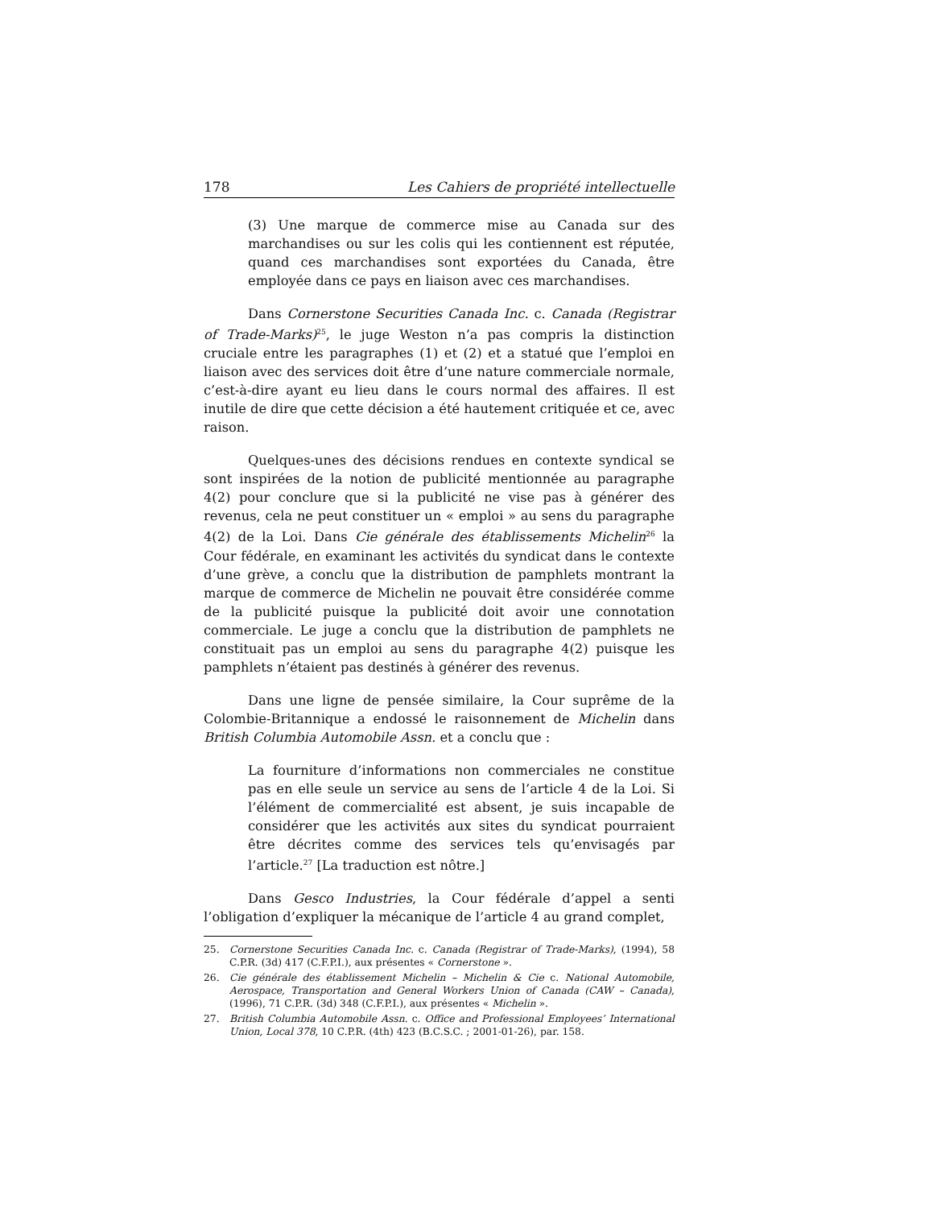178 Les Cahiers de propriété intellectuelle
(3) Une marque de commerce mise au Canada sur des marchandises ou sur les colis qui les contiennent est réputée, quand ces marchandises sont exportées du Canada, être employée dans ce pays en liaison avec ces marchandises.
Dans Cornerstone Securities Canada Inc. c. Canada (Registrar of Trade-Marks)<sup>25</sup>, le juge Weston n’a pas compris la distinction cruciale entre les paragraphes (1) et (2) et a statué que l’emploi en liaison avec des services doit être d’une nature commerciale normale, c’est-à-dire ayant eu lieu dans le cours normal des affaires. Il est inutile de dire que cette décision a été hautement critiquée et ce, avec raison.
Quelques-unes des décisions rendues en contexte syndical se sont inspirées de la notion de publicité mentionnée au paragraphe 4(2) pour conclure que si la publicité ne vise pas à générer des revenus, cela ne peut constituer un « emploi » au sens du paragraphe 4(2) de la Loi. Dans Cie générale des établissements Michelin<sup>26</sup> la Cour fédérale, en examinant les activités du syndicat dans le contexte d’une grève, a conclu que la distribution de pamphlets montrant la marque de commerce de Michelin ne pouvait être considérée comme de la publicité puisque la publicité doit avoir une connotation commerciale. Le juge a conclu que la distribution de pamphlets ne constituait pas un emploi au sens du paragraphe 4(2) puisque les pamphlets n’étaient pas destinés à générer des revenus.
Dans une ligne de pensée similaire, la Cour suprême de la Colombie-Britannique a endossé le raisonnement de Michelin dans British Columbia Automobile Assn. et a conclu que :
La fourniture d’informations non commerciales ne constitue pas en elle seule un service au sens de l’article 4 de la Loi. Si l’élément de commercialité est absent, je suis incapable de considérer que les activités aux sites du syndicat pourraient être décrites comme des services tels qu’envisagés par l’article.<sup>27</sup> [La traduction est nôtre.]
Dans Gesco Industries, la Cour fédérale d’appel a senti l’obligation d’expliquer la mécanique de l’article 4 au grand complet,
25. Cornerstone Securities Canada Inc. c. Canada (Registrar of Trade-Marks), (1994), 58 C.P.R. (3d) 417 (C.F.P.I.), aux présentes « Cornerstone ».
26. Cie générale des établissement Michelin – Michelin & Cie c. National Automobile, Aerospace, Transportation and General Workers Union of Canada (CAW – Canada), (1996), 71 C.P.R. (3d) 348 (C.F.P.I.), aux présentes « Michelin ».
27. British Columbia Automobile Assn. c. Office and Professional Employees’ International Union, Local 378, 10 C.P.R. (4th) 423 (B.C.S.C. ; 2001-01-26), par. 158.